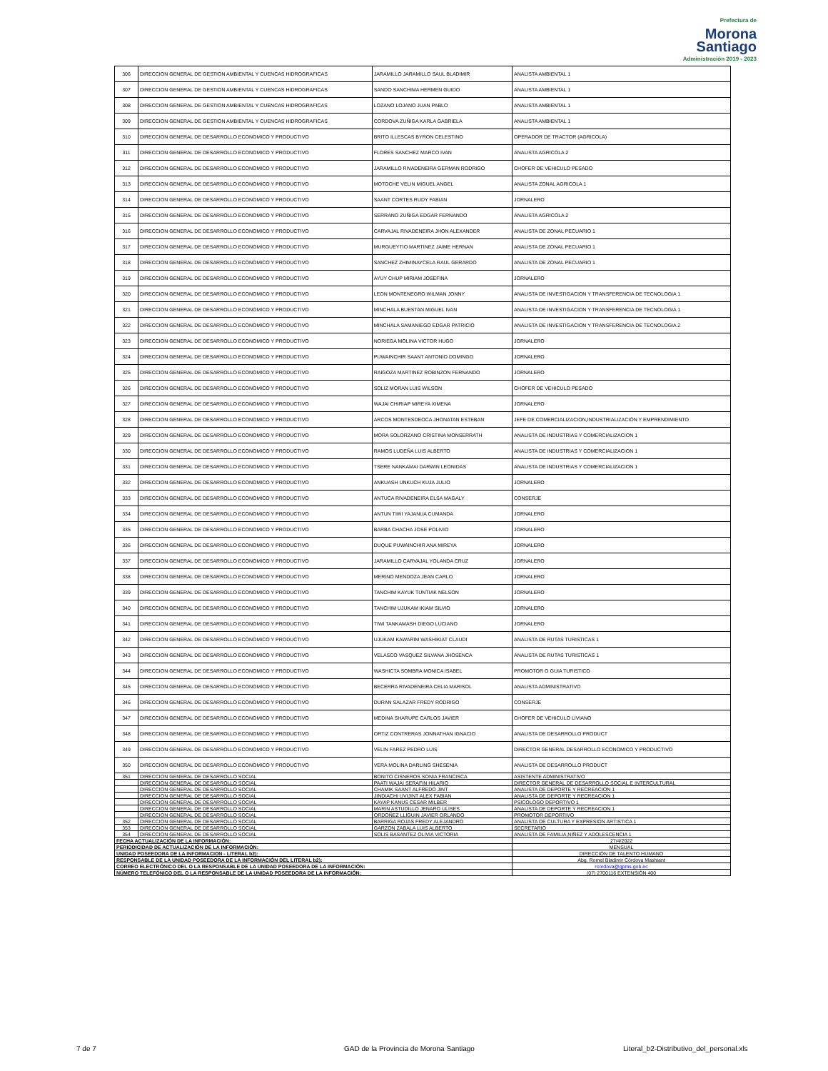Prefectura de
Morona
Santiago
Administración 2019 - 2023
| 306 | DIRECCION GENERAL DE GESTION AMBIENTAL Y CUENCAS HIDROGRAFICAS | JARAMILLO JARAMILLO SAUL BLADIMIR | ANALISTA AMBIENTAL 1 |
| 307 | DIRECCION GENERAL DE GESTION AMBIENTAL Y CUENCAS HIDROGRAFICAS | SANDO SANCHIMA HERMEN GUIDO | ANALISTA AMBIENTAL 1 |
| 308 | DIRECCION GENERAL DE GESTION AMBIENTAL Y CUENCAS HIDROGRAFICAS | LOZANO LOJANO JUAN PABLO | ANALISTA AMBIENTAL 1 |
| 309 | DIRECCION GENERAL DE GESTION AMBIENTAL Y CUENCAS HIDROGRAFICAS | CORDOVA ZUÑIGA KARLA GABRIELA | ANALISTA AMBIENTAL 1 |
| 310 | DIRECCION GENERAL DE DESARROLLO ECONOMICO Y PRODUCTIVO | BRITO ILLESCAS BYRON CELESTINO | OPERADOR DE TRACTOR (AGRICOLA) |
| 311 | DIRECCION GENERAL DE DESARROLLO ECONOMICO Y PRODUCTIVO | FLORES SANCHEZ MARCO IVAN | ANALISTA AGRICOLA 2 |
| 312 | DIRECCION GENERAL DE DESARROLLO ECONOMICO Y PRODUCTIVO | JARAMILLO RIVADENEIRA GERMAN RODRIGO | CHOFER DE VEHICULO PESADO |
| 313 | DIRECCION GENERAL DE DESARROLLO ECONOMICO Y PRODUCTIVO | MOTOCHE VELIN MIGUEL ANGEL | ANALISTA ZONAL AGRICOLA 1 |
| 314 | DIRECCION GENERAL DE DESARROLLO ECONOMICO Y PRODUCTIVO | SAANT CORTES RUDY FABIAN | JORNALERO |
| 315 | DIRECCION GENERAL DE DESARROLLO ECONOMICO Y PRODUCTIVO | SERRANO ZUÑIGA EDGAR FERNANDO | ANALISTA AGRICOLA 2 |
| 316 | DIRECCION GENERAL DE DESARROLLO ECONOMICO Y PRODUCTIVO | CARVAJAL RIVADENEIRA JHON ALEXANDER | ANALISTA DE ZONAL PECUARIO 1 |
| 317 | DIRECCION GENERAL DE DESARROLLO ECONOMICO Y PRODUCTIVO | MURGUEYTIO MARTINEZ JAIME HERNAN | ANALISTA DE ZONAL PECUARIO 1 |
| 318 | DIRECCION GENERAL DE DESARROLLO ECONOMICO Y PRODUCTIVO | SANCHEZ ZHIMINAYCELA RAUL GERARDO | ANALISTA DE ZONAL PECUARIO 1 |
| 319 | DIRECCION GENERAL DE DESARROLLO ECONOMICO Y PRODUCTIVO | AYUY CHUP MIRIAM JOSEFINA | JORNALERO |
| 320 | DIRECCION GENERAL DE DESARROLLO ECONOMICO Y PRODUCTIVO | LEON MONTENEGRO WILMAN JONNY | ANALISTA DE INVESTIGACION Y TRANSFERENCIA DE TECNOLOGIA 1 |
| 321 | DIRECCION GENERAL DE DESARROLLO ECONOMICO Y PRODUCTIVO | MINCHALA BUESTAN MIGUEL IVAN | ANALISTA DE INVESTIGACION Y TRANSFERENCIA DE TECNOLOGIA 1 |
| 322 | DIRECCION GENERAL DE DESARROLLO ECONOMICO Y PRODUCTIVO | MINCHALA SAMANIEGO EDGAR PATRICIO | ANALISTA DE INVESTIGACION Y TRANSFERENCIA DE TECNOLOGIA 2 |
| 323 | DIRECCION GENERAL DE DESARROLLO ECONOMICO Y PRODUCTIVO | NORIEGA MOLINA VICTOR HUGO | JORNALERO |
| 324 | DIRECCION GENERAL DE DESARROLLO ECONOMICO Y PRODUCTIVO | PUWAINCHIR SAANT ANTONIO DOMINGO | JORNALERO |
| 325 | DIRECCION GENERAL DE DESARROLLO ECONOMICO Y PRODUCTIVO | RAIGOZA MARTINEZ ROBINZON FERNANDO | JORNALERO |
| 326 | DIRECCION GENERAL DE DESARROLLO ECONOMICO Y PRODUCTIVO | SOLIZ MORAN LUIS WILSON | CHOFER DE VEHICULO PESADO |
| 327 | DIRECCION GENERAL DE DESARROLLO ECONOMICO Y PRODUCTIVO | WAJAI CHIRIAP MIREYA XIMENA | JORNALERO |
| 328 | DIRECCION GENERAL DE DESARROLLO ECONOMICO Y PRODUCTIVO | ARCOS MONTESDEOCA JHONATAN ESTEBAN | JEFE DE COMERCIALIZACION,INDUSTRIALIZACIÓN Y EMPRENDIMIENTO |
| 329 | DIRECCION GENERAL DE DESARROLLO ECONOMICO Y PRODUCTIVO | MORA SOLORZANO CRISTINA MONSERRATH | ANALISTA DE INDUSTRIAS Y COMERCIALIZACION 1 |
| 330 | DIRECCION GENERAL DE DESARROLLO ECONOMICO Y PRODUCTIVO | RAMOS LUDEÑA LUIS ALBERTO | ANALISTA DE INDUSTRIAS Y COMERCIALIZACION 1 |
| 331 | DIRECCION GENERAL DE DESARROLLO ECONOMICO Y PRODUCTIVO | TSERE NANKAMAI DARWIN LEONIDAS | ANALISTA DE INDUSTRIAS Y COMERCIALIZACION 1 |
| 332 | DIRECCION GENERAL DE DESARROLLO ECONOMICO Y PRODUCTIVO | ANKUASH UNKUCH KUJA JULIO | JORNALERO |
| 333 | DIRECCION GENERAL DE DESARROLLO ECONOMICO Y PRODUCTIVO | ANTUCA RIVADENEIRA ELSA MAGALY | CONSERJE |
| 334 | DIRECCION GENERAL DE DESARROLLO ECONOMICO Y PRODUCTIVO | ANTUN TIWI YAJANUA CUMANDA | JORNALERO |
| 335 | DIRECCION GENERAL DE DESARROLLO ECONOMICO Y PRODUCTIVO | BARBA CHACHA JOSE POLIVIO | JORNALERO |
| 336 | DIRECCION GENERAL DE DESARROLLO ECONOMICO Y PRODUCTIVO | DUQUE PUWAINCHIR ANA MIREYA | JORNALERO |
| 337 | DIRECCION GENERAL DE DESARROLLO ECONOMICO Y PRODUCTIVO | JARAMILLO CARVAJAL YOLANDA CRUZ | JORNALERO |
| 338 | DIRECCION GENERAL DE DESARROLLO ECONOMICO Y PRODUCTIVO | MERINO MENDOZA JEAN CARLO | JORNALERO |
| 339 | DIRECCION GENERAL DE DESARROLLO ECONOMICO Y PRODUCTIVO | TANCHIM KAYUK TUNTIAK NELSON | JORNALERO |
| 340 | DIRECCION GENERAL DE DESARROLLO ECONOMICO Y PRODUCTIVO | TANCHIM UJUKAM IKIAM SILVIO | JORNALERO |
| 341 | DIRECCION GENERAL DE DESARROLLO ECONOMICO Y PRODUCTIVO | TIWI TANKAMASH DIEGO LUCIANO | JORNALERO |
| 342 | DIRECCION GENERAL DE DESARROLLO ECONOMICO Y PRODUCTIVO | UJUKAM KAWARIM WASHIKIAT CLAUDI | ANALISTA DE RUTAS TURISTICAS 1 |
| 343 | DIRECCION GENERAL DE DESARROLLO ECONOMICO Y PRODUCTIVO | VELASCO VASQUEZ SILVANA JHOSENCA | ANALISTA DE RUTAS TURISTICAS 1 |
| 344 | DIRECCION GENERAL DE DESARROLLO ECONOMICO Y PRODUCTIVO | WASHICTA SOMBRA MONICA ISABEL | PROMOTOR O GUIA TURISTICO |
| 345 | DIRECCION GENERAL DE DESARROLLO ECONOMICO Y PRODUCTIVO | BECERRA RIVADENEIRA CELIA MARISOL | ANALISTA ADMINISTRATIVO |
| 346 | DIRECCION GENERAL DE DESARROLLO ECONOMICO Y PRODUCTIVO | DURAN SALAZAR FREDY RODRIGO | CONSERJE |
| 347 | DIRECCION GENERAL DE DESARROLLO ECONOMICO Y PRODUCTIVO | MEDINA SHARUPE CARLOS JAVIER | CHOFER DE VEHICULO LIVIANO |
| 348 | DIRECCION GENERAL DE DESARROLLO ECONOMICO Y PRODUCTIVO | ORTIZ CONTRERAS JONNATHAN IGNACIO | ANALISTA DE DESARROLLO PRODUCT |
| 349 | DIRECCION GENERAL DE DESARROLLO ECONOMICO Y PRODUCTIVO | VELIN FAREZ PEDRO LUIS | DIRECTOR GENERAL DESARROLLO ECONOMICO Y PRODUCTIVO |
| 350 | DIRECCION GENERAL DE DESARROLLO ECONOMICO Y PRODUCTIVO | VERA MOLINA DARLING SHESENIA | ANALISTA DE DESARROLLO PRODUCT |
| 351 | DIRECCION GENERAL DE DESARROLLO SOCIAL | BONITO CISNEROS SONIA FRANCISCA | ASISTENTE ADMINISTRATIVO |
| | DIRECCION GENERAL DE DESARROLLO SOCIAL | PAATI WAJAI SERAFIN HILARIO | DIRECTOR GENERAL DE DESARROLLO SOCIAL E INTERCULTURAL |
| | DIRECCION GENERAL DE DESARROLLO SOCIAL | CHAMIK SAANT ALFREDO JINT | ANALISTA DE DEPORTE Y RECREACION 1 |
| | DIRECCION GENERAL DE DESARROLLO SOCIAL | JINDIACHI UVIJINT ALEX FABIAN | ANALISTA DE DEPORTE Y RECREACION 1 |
| | DIRECCION GENERAL DE DESARROLLO SOCIAL | KAYAP KANUS CESAR MILBER | PSICOLOGO DEPORTIVO 1 |
| | DIRECCION GENERAL DE DESARROLLO SOCIAL | MARIN ASTUDILLO JENARO ULISES | ANALISTA DE DEPORTE Y RECREACION 1 |
| | DIRECCION GENERAL DE DESARROLLO SOCIAL | ORDOÑEZ LLIGUIN JAVIER ORLANDO | PROMOTOR DEPORTIVO |
| 352 | DIRECCION GENERAL DE DESARROLLO SOCIAL | BARRIGA ROJAS FREDY ALEJANDRO | ANALISTA DE CULTURA Y EXPRESION ARTISTICA 1 |
| 353 | DIRECCION GENERAL DE DESARROLLO SOCIAL | GARZON ZABALA LUIS ALBERTO | SECRETARIO |
| 354 | DIRECCION GENERAL DE DESARROLLO SOCIAL | SOLIS BASANTEZ OLIVIA VICTORIA | ANALISTA DE FAMILIA,NIÑEZ Y ADOLESCENCIA 1 |
| FECHA ACTUALIZACIÓN DE LA INFORMACIÓN: | | | 27/4/2022 |
| PERIODICIDAD DE ACTUALIZACIÓN DE LA INFORMACIÓN: | | | MENSUAL |
| UNIDAD POSEEDORA DE LA INFORMACION - LITERAL b2): | | | DIRECCIÓN DE TALENTO HUMANO |
| RESPONSABLE DE LA UNIDAD POSEEDORA DE LA INFORMACIÓN DEL LITERAL b2): | | | Abg. Romel Bladimir Córdova Mashiant |
| CORREO ELECTRÓNICO DEL O LA RESPONSABLE DE LA UNIDAD POSEEDORA DE LA INFORMACIÓN: | | | rcordova@gpms.gob.ec |
| NÚMERO TELEFÓNICO DEL O LA RESPONSABLE DE LA UNIDAD POSEEDORA DE LA INFORMACIÓN: | | | (07) 2700116 EXTENSIÓN 400 |
7 de 7 GAD de la Provincia de Morona Santiago Literal_b2-Distributivo_del_personal.xls